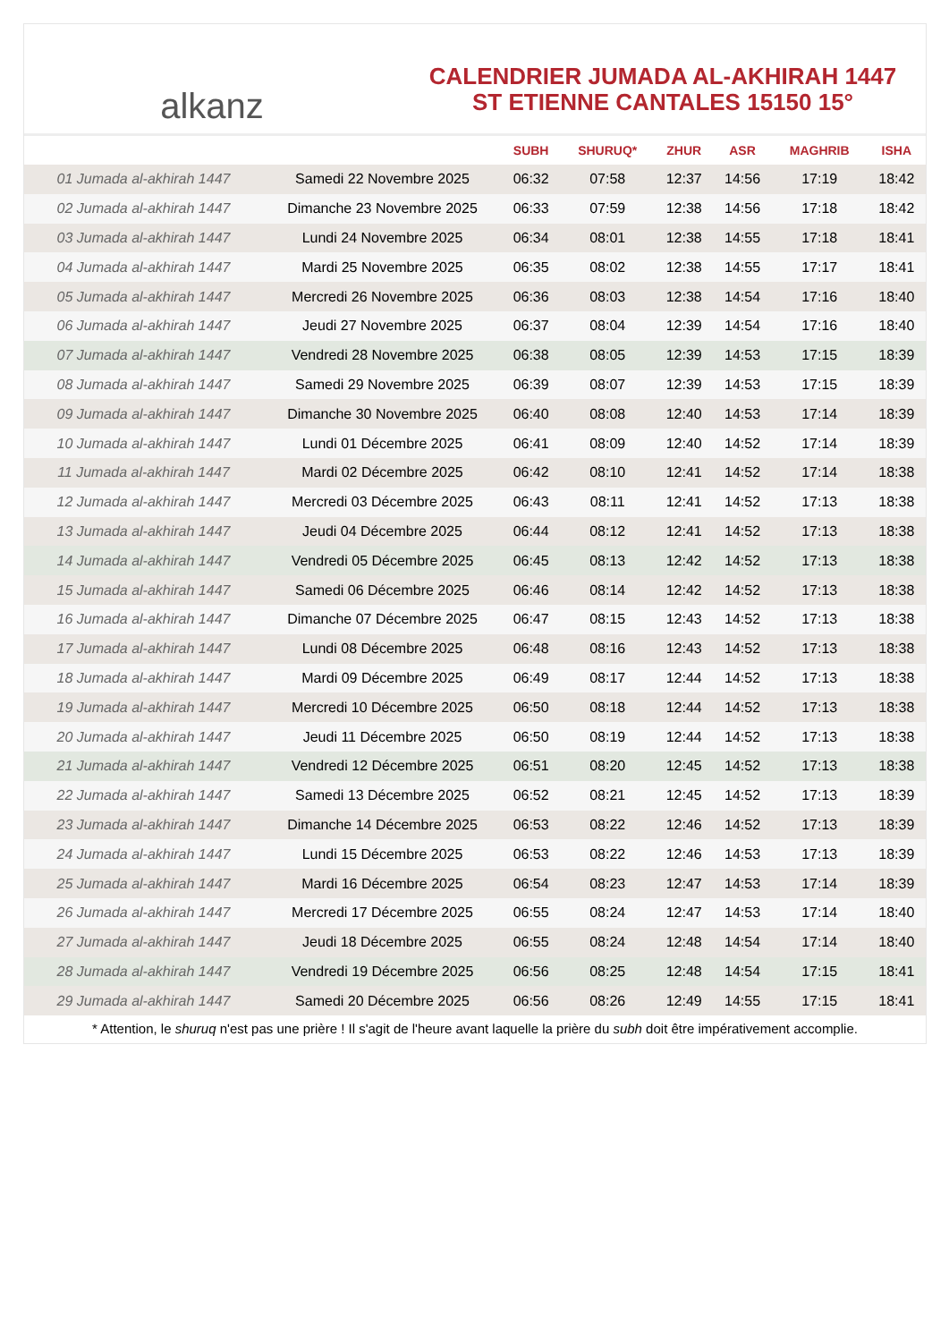alkanz
CALENDRIER JUMADA AL-AKHIRAH 1447
ST ETIENNE CANTALES 15150 15°
| | | SUBH | SHURUQ* | ZHUR | ASR | MAGHRIB | ISHA |
| --- | --- | --- | --- | --- | --- | --- | --- |
| 01 Jumada al-akhirah 1447 | Samedi 22 Novembre 2025 | 06:32 | 07:58 | 12:37 | 14:56 | 17:19 | 18:42 |
| 02 Jumada al-akhirah 1447 | Dimanche 23 Novembre 2025 | 06:33 | 07:59 | 12:38 | 14:56 | 17:18 | 18:42 |
| 03 Jumada al-akhirah 1447 | Lundi 24 Novembre 2025 | 06:34 | 08:01 | 12:38 | 14:55 | 17:18 | 18:41 |
| 04 Jumada al-akhirah 1447 | Mardi 25 Novembre 2025 | 06:35 | 08:02 | 12:38 | 14:55 | 17:17 | 18:41 |
| 05 Jumada al-akhirah 1447 | Mercredi 26 Novembre 2025 | 06:36 | 08:03 | 12:38 | 14:54 | 17:16 | 18:40 |
| 06 Jumada al-akhirah 1447 | Jeudi 27 Novembre 2025 | 06:37 | 08:04 | 12:39 | 14:54 | 17:16 | 18:40 |
| 07 Jumada al-akhirah 1447 | Vendredi 28 Novembre 2025 | 06:38 | 08:05 | 12:39 | 14:53 | 17:15 | 18:39 |
| 08 Jumada al-akhirah 1447 | Samedi 29 Novembre 2025 | 06:39 | 08:07 | 12:39 | 14:53 | 17:15 | 18:39 |
| 09 Jumada al-akhirah 1447 | Dimanche 30 Novembre 2025 | 06:40 | 08:08 | 12:40 | 14:53 | 17:14 | 18:39 |
| 10 Jumada al-akhirah 1447 | Lundi 01 Décembre 2025 | 06:41 | 08:09 | 12:40 | 14:52 | 17:14 | 18:39 |
| 11 Jumada al-akhirah 1447 | Mardi 02 Décembre 2025 | 06:42 | 08:10 | 12:41 | 14:52 | 17:14 | 18:38 |
| 12 Jumada al-akhirah 1447 | Mercredi 03 Décembre 2025 | 06:43 | 08:11 | 12:41 | 14:52 | 17:13 | 18:38 |
| 13 Jumada al-akhirah 1447 | Jeudi 04 Décembre 2025 | 06:44 | 08:12 | 12:41 | 14:52 | 17:13 | 18:38 |
| 14 Jumada al-akhirah 1447 | Vendredi 05 Décembre 2025 | 06:45 | 08:13 | 12:42 | 14:52 | 17:13 | 18:38 |
| 15 Jumada al-akhirah 1447 | Samedi 06 Décembre 2025 | 06:46 | 08:14 | 12:42 | 14:52 | 17:13 | 18:38 |
| 16 Jumada al-akhirah 1447 | Dimanche 07 Décembre 2025 | 06:47 | 08:15 | 12:43 | 14:52 | 17:13 | 18:38 |
| 17 Jumada al-akhirah 1447 | Lundi 08 Décembre 2025 | 06:48 | 08:16 | 12:43 | 14:52 | 17:13 | 18:38 |
| 18 Jumada al-akhirah 1447 | Mardi 09 Décembre 2025 | 06:49 | 08:17 | 12:44 | 14:52 | 17:13 | 18:38 |
| 19 Jumada al-akhirah 1447 | Mercredi 10 Décembre 2025 | 06:50 | 08:18 | 12:44 | 14:52 | 17:13 | 18:38 |
| 20 Jumada al-akhirah 1447 | Jeudi 11 Décembre 2025 | 06:50 | 08:19 | 12:44 | 14:52 | 17:13 | 18:38 |
| 21 Jumada al-akhirah 1447 | Vendredi 12 Décembre 2025 | 06:51 | 08:20 | 12:45 | 14:52 | 17:13 | 18:38 |
| 22 Jumada al-akhirah 1447 | Samedi 13 Décembre 2025 | 06:52 | 08:21 | 12:45 | 14:52 | 17:13 | 18:39 |
| 23 Jumada al-akhirah 1447 | Dimanche 14 Décembre 2025 | 06:53 | 08:22 | 12:46 | 14:52 | 17:13 | 18:39 |
| 24 Jumada al-akhirah 1447 | Lundi 15 Décembre 2025 | 06:53 | 08:22 | 12:46 | 14:53 | 17:13 | 18:39 |
| 25 Jumada al-akhirah 1447 | Mardi 16 Décembre 2025 | 06:54 | 08:23 | 12:47 | 14:53 | 17:14 | 18:39 |
| 26 Jumada al-akhirah 1447 | Mercredi 17 Décembre 2025 | 06:55 | 08:24 | 12:47 | 14:53 | 17:14 | 18:40 |
| 27 Jumada al-akhirah 1447 | Jeudi 18 Décembre 2025 | 06:55 | 08:24 | 12:48 | 14:54 | 17:14 | 18:40 |
| 28 Jumada al-akhirah 1447 | Vendredi 19 Décembre 2025 | 06:56 | 08:25 | 12:48 | 14:54 | 17:15 | 18:41 |
| 29 Jumada al-akhirah 1447 | Samedi 20 Décembre 2025 | 06:56 | 08:26 | 12:49 | 14:55 | 17:15 | 18:41 |
* Attention, le shuruq n'est pas une prière ! Il s'agit de l'heure avant laquelle la prière du subh doit être impérativement accomplie.